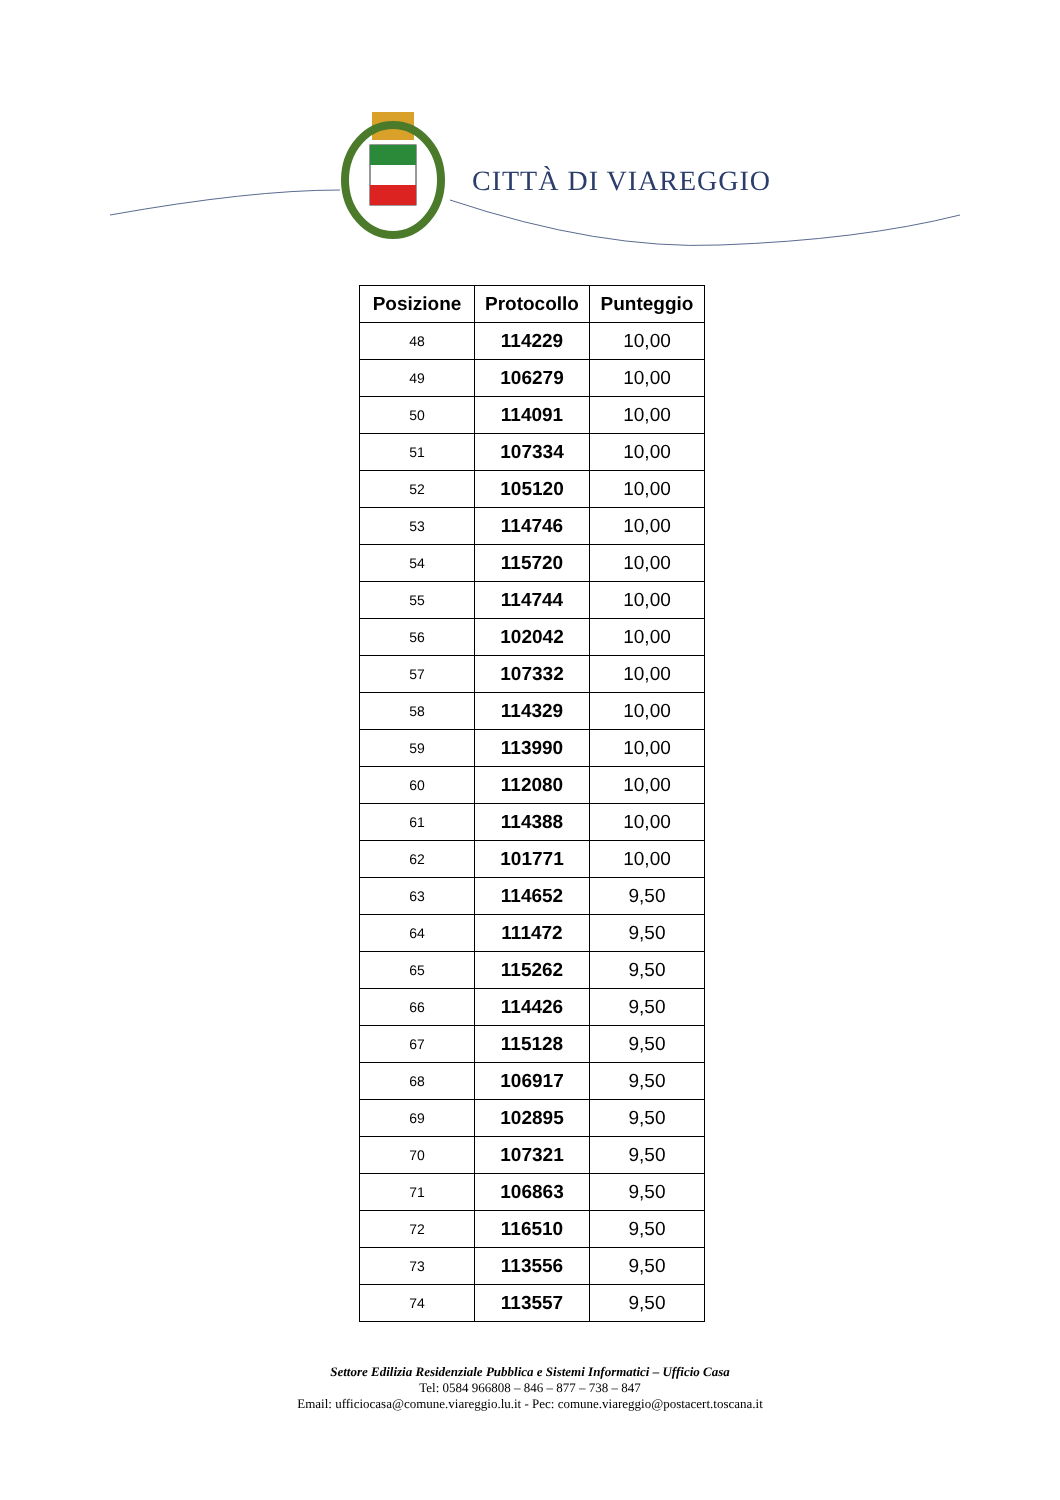CITTÀ DI VIAREGGIO
| Posizione | Protocollo | Punteggio |
| --- | --- | --- |
| 48 | 114229 | 10,00 |
| 49 | 106279 | 10,00 |
| 50 | 114091 | 10,00 |
| 51 | 107334 | 10,00 |
| 52 | 105120 | 10,00 |
| 53 | 114746 | 10,00 |
| 54 | 115720 | 10,00 |
| 55 | 114744 | 10,00 |
| 56 | 102042 | 10,00 |
| 57 | 107332 | 10,00 |
| 58 | 114329 | 10,00 |
| 59 | 113990 | 10,00 |
| 60 | 112080 | 10,00 |
| 61 | 114388 | 10,00 |
| 62 | 101771 | 10,00 |
| 63 | 114652 | 9,50 |
| 64 | 111472 | 9,50 |
| 65 | 115262 | 9,50 |
| 66 | 114426 | 9,50 |
| 67 | 115128 | 9,50 |
| 68 | 106917 | 9,50 |
| 69 | 102895 | 9,50 |
| 70 | 107321 | 9,50 |
| 71 | 106863 | 9,50 |
| 72 | 116510 | 9,50 |
| 73 | 113556 | 9,50 |
| 74 | 113557 | 9,50 |
Settore Edilizia Residenziale Pubblica e Sistemi Informatici – Ufficio Casa
Tel: 0584 966808 – 846 – 877 – 738 – 847
Email: ufficiocasa@comune.viareggio.lu.it - Pec: comune.viareggio@postacert.toscana.it